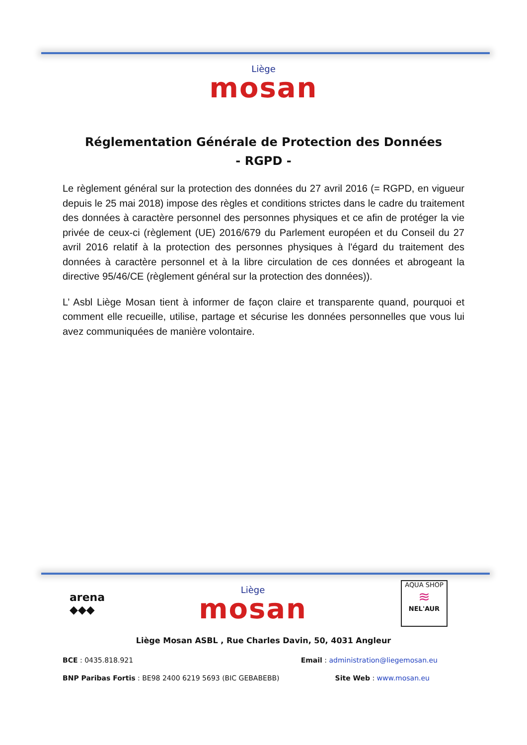Liège
mosan
Réglementation Générale de Protection des Données
- RGPD -
Le règlement général sur la protection des données du 27 avril 2016 (= RGPD, en vigueur depuis le 25 mai 2018) impose des règles et conditions strictes dans le cadre du traitement des données à caractère personnel des personnes physiques et ce afin de protéger la vie privée de ceux-ci (règlement (UE) 2016/679 du Parlement européen et du Conseil du 27 avril 2016 relatif à la protection des personnes physiques à l'égard du traitement des données à caractère personnel et à la libre circulation de ces données et abrogeant la directive 95/46/CE (règlement général sur la protection des données)).
L’ Asbl Liège Mosan tient à informer de façon claire et transparente quand, pourquoi et comment elle recueille, utilise, partage et sécurise les données personnelles que vous lui avez communiquées de manière volontaire.
arena
◆◆◆
Liège
mosan
AQUA SHOP
≋
NEL'AUR
Liège Mosan ASBL , Rue Charles Davin, 50, 4031 Angleur
BCE : 0435.818.921 Email : administration@liegemosan.eu
BNP Paribas Fortis : BE98 2400 6219 5693 (BIC GEBABEBB) Site Web : www.mosan.eu